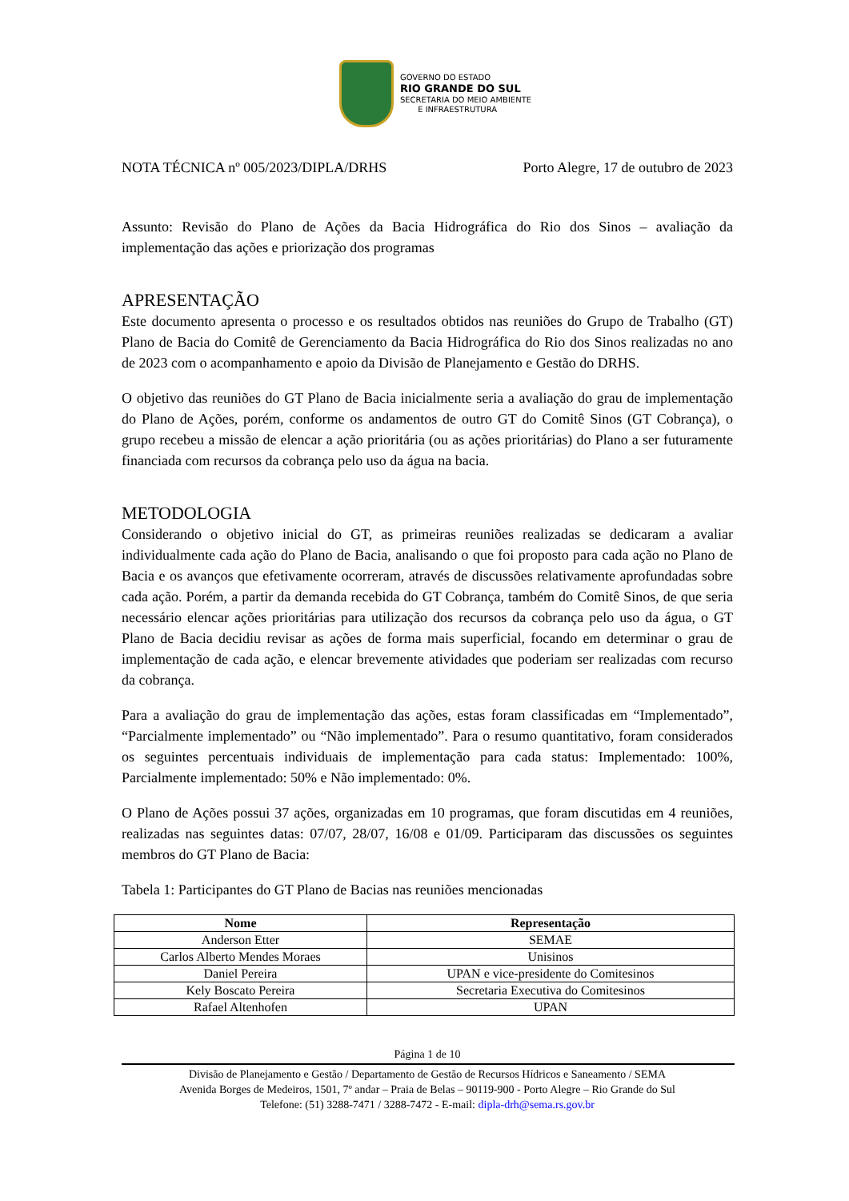GOVERNO DO ESTADO
RIO GRANDE DO SUL
SECRETARIA DO MEIO AMBIENTE
E INFRAESTRUTURA
NOTA TÉCNICA nº 005/2023/DIPLA/DRHS Porto Alegre, 17 de outubro de 2023
Assunto: Revisão do Plano de Ações da Bacia Hidrográfica do Rio dos Sinos – avaliação da implementação das ações e priorização dos programas
APRESENTAÇÃO
Este documento apresenta o processo e os resultados obtidos nas reuniões do Grupo de Trabalho (GT) Plano de Bacia do Comitê de Gerenciamento da Bacia Hidrográfica do Rio dos Sinos realizadas no ano de 2023 com o acompanhamento e apoio da Divisão de Planejamento e Gestão do DRHS.
O objetivo das reuniões do GT Plano de Bacia inicialmente seria a avaliação do grau de implementação do Plano de Ações, porém, conforme os andamentos de outro GT do Comitê Sinos (GT Cobrança), o grupo recebeu a missão de elencar a ação prioritária (ou as ações prioritárias) do Plano a ser futuramente financiada com recursos da cobrança pelo uso da água na bacia.
METODOLOGIA
Considerando o objetivo inicial do GT, as primeiras reuniões realizadas se dedicaram a avaliar individualmente cada ação do Plano de Bacia, analisando o que foi proposto para cada ação no Plano de Bacia e os avanços que efetivamente ocorreram, através de discussões relativamente aprofundadas sobre cada ação. Porém, a partir da demanda recebida do GT Cobrança, também do Comitê Sinos, de que seria necessário elencar ações prioritárias para utilização dos recursos da cobrança pelo uso da água, o GT Plano de Bacia decidiu revisar as ações de forma mais superficial, focando em determinar o grau de implementação de cada ação, e elencar brevemente atividades que poderiam ser realizadas com recurso da cobrança.
Para a avaliação do grau de implementação das ações, estas foram classificadas em “Implementado”, “Parcialmente implementado” ou “Não implementado”. Para o resumo quantitativo, foram considerados os seguintes percentuais individuais de implementação para cada status: Implementado: 100%, Parcialmente implementado: 50% e Não implementado: 0%.
O Plano de Ações possui 37 ações, organizadas em 10 programas, que foram discutidas em 4 reuniões, realizadas nas seguintes datas: 07/07, 28/07, 16/08 e 01/09. Participaram das discussões os seguintes membros do GT Plano de Bacia:
Tabela 1: Participantes do GT Plano de Bacias nas reuniões mencionadas
| Nome | Representação |
| --- | --- |
| Anderson Etter | SEMAE |
| Carlos Alberto Mendes Moraes | Unisinos |
| Daniel Pereira | UPAN e vice-presidente do Comitesinos |
| Kely Boscato Pereira | Secretaria Executiva do Comitesinos |
| Rafael Altenhofen | UPAN |
Página 1 de 10
Divisão de Planejamento e Gestão / Departamento de Gestão de Recursos Hídricos e Saneamento / SEMA
Avenida Borges de Medeiros, 1501, 7º andar – Praia de Belas – 90119-900 - Porto Alegre – Rio Grande do Sul
Telefone: (51) 3288-7471 / 3288-7472 - E-mail: dipla-drh@sema.rs.gov.br